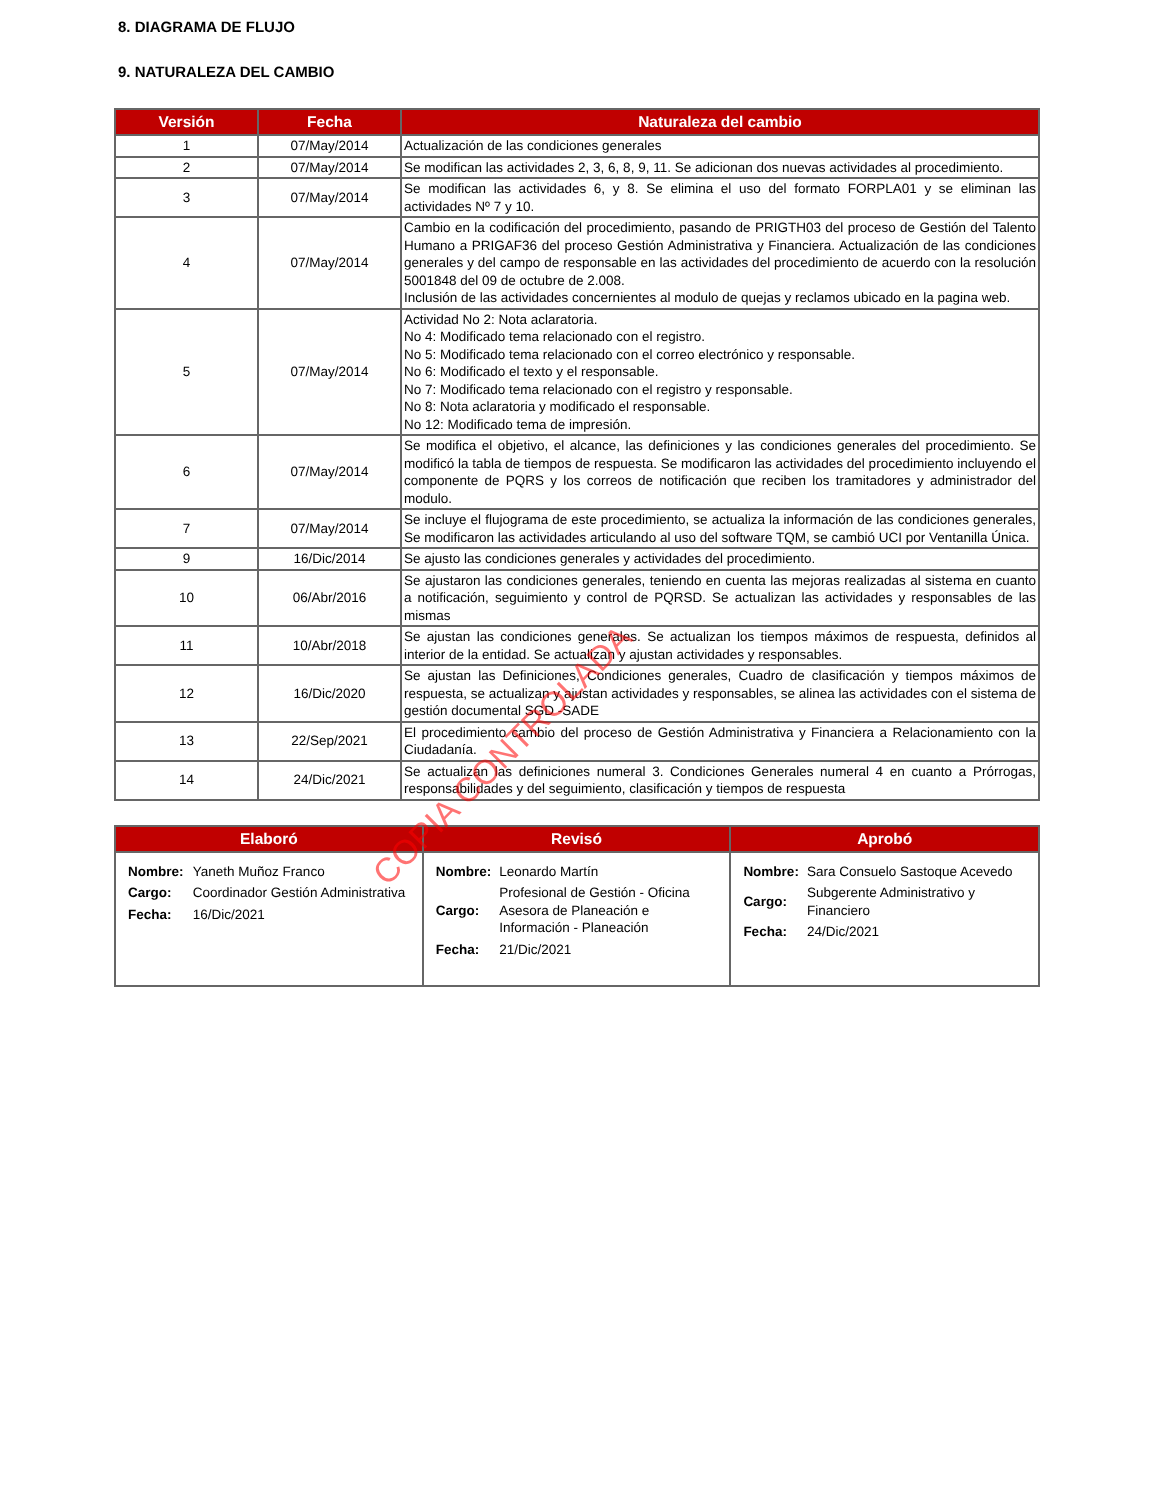8. DIAGRAMA DE FLUJO
9. NATURALEZA DEL CAMBIO
| Versión | Fecha | Naturaleza del cambio |
| --- | --- | --- |
| 1 | 07/May/2014 | Actualización de las condiciones generales |
| 2 | 07/May/2014 | Se modifican las actividades 2, 3, 6, 8, 9, 11. Se adicionan dos nuevas actividades al procedimiento. |
| 3 | 07/May/2014 | Se modifican las actividades 6, y 8. Se elimina el uso del formato FORPLA01 y se eliminan las actividades Nº 7 y 10. |
| 4 | 07/May/2014 | Cambio en la codificación del procedimiento, pasando de PRIGTH03 del proceso de Gestión del Talento Humano a PRIGAF36 del proceso Gestión Administrativa y Financiera. Actualización de las condiciones generales y del campo de responsable en las actividades del procedimiento de acuerdo con la resolución 5001848 del 09 de octubre de 2.008. Inclusión de las actividades concernientes al modulo de quejas y reclamos ubicado en la pagina web. |
| 5 | 07/May/2014 | Actividad No 2: Nota aclaratoria. No 4: Modificado tema relacionado con el registro. No 5: Modificado tema relacionado con el correo electrónico y responsable. No 6: Modificado el texto y el responsable. No 7: Modificado tema relacionado con el registro y responsable. No 8: Nota aclaratoria y modificado el responsable. No 12: Modificado tema de impresión. |
| 6 | 07/May/2014 | Se modifica el objetivo, el alcance, las definiciones y las condiciones generales del procedimiento. Se modificó la tabla de tiempos de respuesta. Se modificaron las actividades del procedimiento incluyendo el componente de PQRS y los correos de notificación que reciben los tramitadores y administrador del modulo. |
| 7 | 07/May/2014 | Se incluye el flujograma de este procedimiento, se actualiza la información de las condiciones generales, Se modificaron las actividades articulando al uso del software TQM, se cambió UCI por Ventanilla Única. |
| 9 | 16/Dic/2014 | Se ajusto las condiciones generales y actividades del procedimiento. |
| 10 | 06/Abr/2016 | Se ajustaron las condiciones generales, teniendo en cuenta las mejoras realizadas al sistema en cuanto a notificación, seguimiento y control de PQRSD. Se actualizan las actividades y responsables de las mismas |
| 11 | 10/Abr/2018 | Se ajustan las condiciones generales. Se actualizan los tiempos máximos de respuesta, definidos al interior de la entidad. Se actualizan y ajustan actividades y responsables. |
| 12 | 16/Dic/2020 | Se ajustan las Definiciones, Condiciones generales, Cuadro de clasificación y tiempos máximos de respuesta, se actualizan y ajustan actividades y responsables, se alinea las actividades con el sistema de gestión documental SGD -SADE |
| 13 | 22/Sep/2021 | El procedimiento cambio del proceso de Gestión Administrativa y Financiera a Relacionamiento con la Ciudadanía. |
| 14 | 24/Dic/2021 | Se actualizan las definiciones numeral 3. Condiciones Generales numeral 4 en cuanto a Prórrogas, responsabilidades y del seguimiento, clasificación y tiempos de respuesta |
| Elaboró | Revisó | Aprobó |
| --- | --- | --- |
| / Nombre: / Yaneth Muñoz Franco / / Cargo: / Coordinador Gestión Administrativa / / Fecha: / 16/Dic/2021 / | / Nombre: / Leonardo Martín / / Cargo: / Profesional de Gestión - Oficina Asesora de Planeación e Información - Planeación / / Fecha: / 21/Dic/2021 / | / Nombre: / Sara Consuelo Sastoque Acevedo / / Cargo: / Subgerente Administrativo y Financiero / / Fecha: / 24/Dic/2021 / |
COPIA CONTROLADA